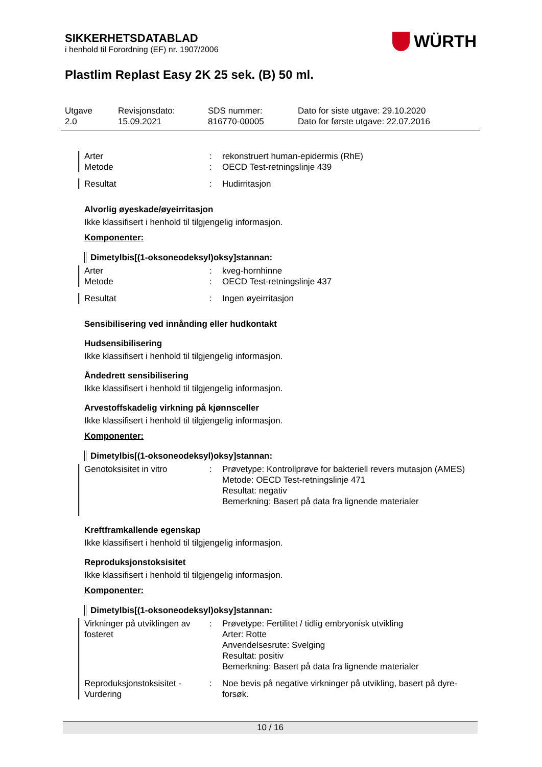WÜRTH
SIKKERHETSDATABLAD
i henhold til Forordning (EF) nr. 1907/2006
Plastlim Replast Easy 2K 25 sek. (B) 50 ml.
Utgave
2.0
Revisjonsdato:
15.09.2021
SDS nummer:
816770-00005
Dato for siste utgave: 29.10.2020
Dato for første utgave: 22.07.2016
Arter
Metode
:
:
rekonstruert human-epidermis (RhE)
OECD Test-retningslinje 439
Resultat : Hudirritasjon
Alvorlig øyeskade/øyeirritasjon
Ikke klassifisert i henhold til tilgjengelig informasjon.
Komponenter:
Dimetylbis[(1-oksoneodeksyl)oksy]stannan:
Arter
Metode
:
:
kveg-hornhinne
OECD Test-retningslinje 437
Resultat : Ingen øyeirritasjon
Sensibilisering ved innånding eller hudkontakt
Hudsensibilisering
Ikke klassifisert i henhold til tilgjengelig informasjon.
Åndedrett sensibilisering
Ikke klassifisert i henhold til tilgjengelig informasjon.
Arvestoffskadelig virkning på kjønnsceller
Ikke klassifisert i henhold til tilgjengelig informasjon.
Komponenter:
Dimetylbis[(1-oksoneodeksyl)oksy]stannan:
Genotoksisitet in vitro : Prøvetype: Kontrollprøve for bakteriell revers mutasjon (AMES)
Metode: OECD Test-retningslinje 471
Resultat: negativ
Bemerkning: Basert på data fra lignende materialer
Kreftframkallende egenskap
Ikke klassifisert i henhold til tilgjengelig informasjon.
Reproduksjonstoksisitet
Ikke klassifisert i henhold til tilgjengelig informasjon.
Komponenter:
Dimetylbis[(1-oksoneodeksyl)oksy]stannan:
Virkninger på utviklingen av fosteret
: Prøvetype: Fertilitet / tidlig embryonisk utvikling
Arter: Rotte
Anvendelsesrute: Svelging
Resultat: positiv
Bemerkning: Basert på data fra lignende materialer
Reproduksjonstoksisitet - Vurdering
: Noe bevis på negative virkninger på utvikling, basert på dyre-forsøk.
10 / 16